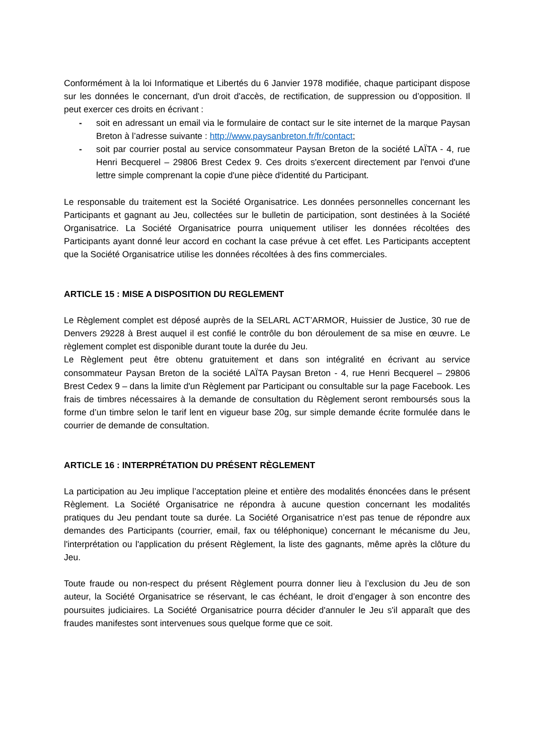Conformément à la loi Informatique et Libertés du 6 Janvier 1978 modifiée, chaque participant dispose sur les données le concernant, d'un droit d'accès, de rectification, de suppression ou d’opposition. Il peut exercer ces droits en écrivant :
- soit en adressant un email via le formulaire de contact sur le site internet de la marque Paysan Breton à l’adresse suivante : http://www.paysanbreton.fr/fr/contact;
- soit par courrier postal au service consommateur Paysan Breton de la société LAÏTA - 4, rue Henri Becquerel – 29806 Brest Cedex 9. Ces droits s'exercent directement par l'envoi d'une lettre simple comprenant la copie d'une pièce d'identité du Participant.
Le responsable du traitement est la Société Organisatrice. Les données personnelles concernant les Participants et gagnant au Jeu, collectées sur le bulletin de participation, sont destinées à la Société Organisatrice. La Société Organisatrice pourra uniquement utiliser les données récoltées des Participants ayant donné leur accord en cochant la case prévue à cet effet. Les Participants acceptent que la Société Organisatrice utilise les données récoltées à des fins commerciales.
ARTICLE 15 : MISE A DISPOSITION DU REGLEMENT
Le Règlement complet est déposé auprès de la SELARL ACT’ARMOR, Huissier de Justice, 30 rue de Denvers 29228 à Brest auquel il est confié le contrôle du bon déroulement de sa mise en œuvre. Le règlement complet est disponible durant toute la durée du Jeu.
Le Règlement peut être obtenu gratuitement et dans son intégralité en écrivant au service consommateur Paysan Breton de la société LAÏTA Paysan Breton - 4, rue Henri Becquerel – 29806 Brest Cedex 9 – dans la limite d'un Règlement par Participant ou consultable sur la page Facebook. Les frais de timbres nécessaires à la demande de consultation du Règlement seront remboursés sous la forme d’un timbre selon le tarif lent en vigueur base 20g, sur simple demande écrite formulée dans le courrier de demande de consultation.
ARTICLE 16 : INTERPRÉTATION DU PRÉSENT RÈGLEMENT
La participation au Jeu implique l’acceptation pleine et entière des modalités énoncées dans le présent Règlement. La Société Organisatrice ne répondra à aucune question concernant les modalités pratiques du Jeu pendant toute sa durée. La Société Organisatrice n’est pas tenue de répondre aux demandes des Participants (courrier, email, fax ou téléphonique) concernant le mécanisme du Jeu, l'interprétation ou l'application du présent Règlement, la liste des gagnants, même après la clôture du Jeu.
Toute fraude ou non-respect du présent Règlement pourra donner lieu à l’exclusion du Jeu de son auteur, la Société Organisatrice se réservant, le cas échéant, le droit d’engager à son encontre des poursuites judiciaires. La Société Organisatrice pourra décider d'annuler le Jeu s'il apparaît que des fraudes manifestes sont intervenues sous quelque forme que ce soit.